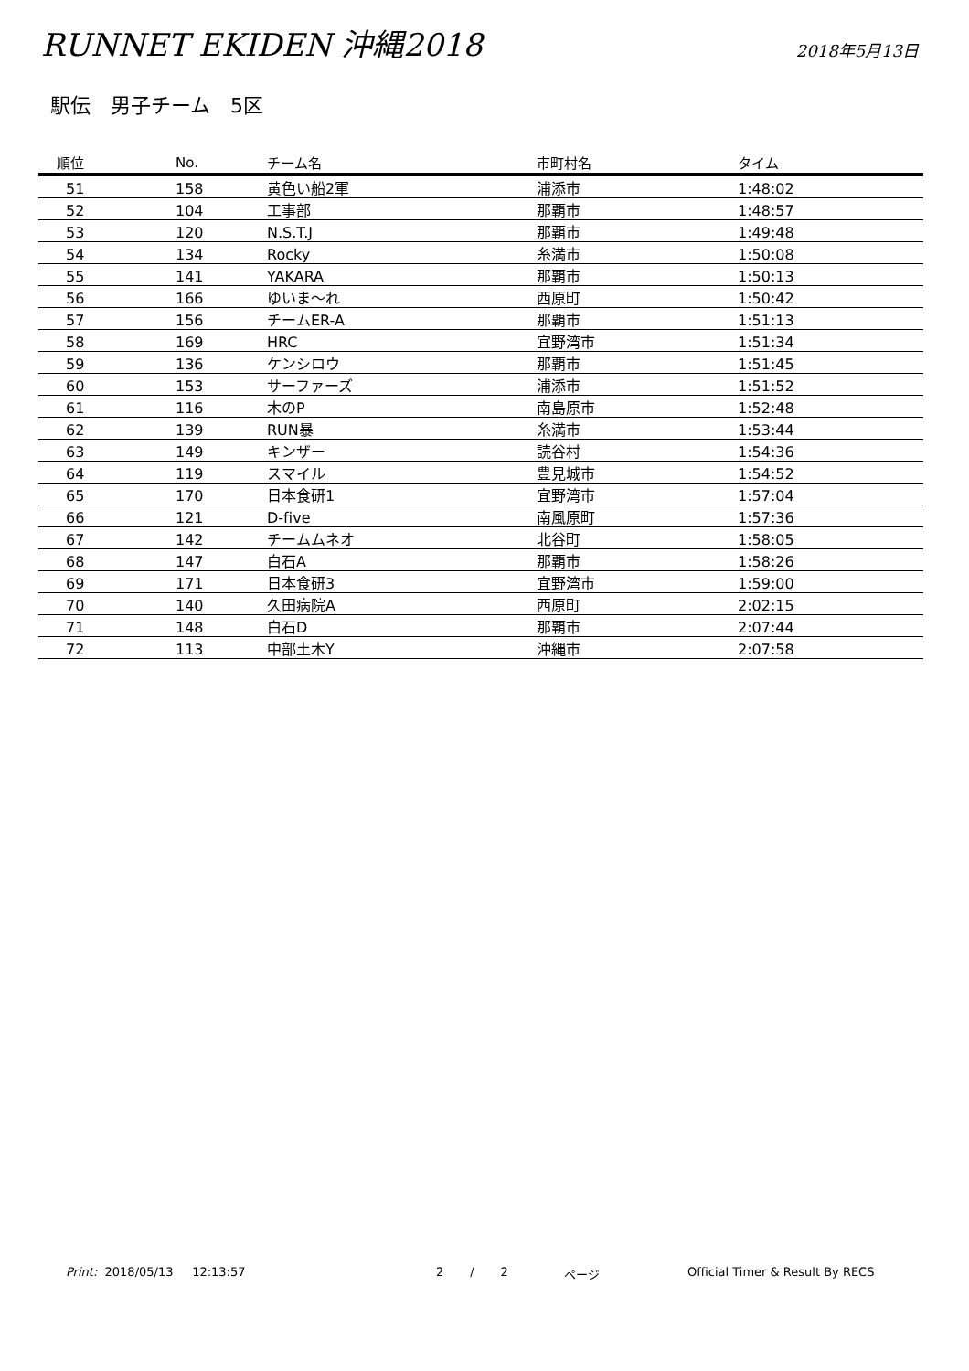RUNNET EKIDEN 沖縄2018
2018年5月13日
駅伝　男子チーム　5区
| 順位 | No. | チーム名 | 市町村名 | タイム |
| --- | --- | --- | --- | --- |
| 51 | 158 | 黄色い船2軍 | 浦添市 | 1:48:02 |
| 52 | 104 | 工事部 | 那覇市 | 1:48:57 |
| 53 | 120 | N.S.T.J | 那覇市 | 1:49:48 |
| 54 | 134 | Rocky | 糸満市 | 1:50:08 |
| 55 | 141 | YAKARA | 那覇市 | 1:50:13 |
| 56 | 166 | ゆいま～れ | 西原町 | 1:50:42 |
| 57 | 156 | チームER-A | 那覇市 | 1:51:13 |
| 58 | 169 | HRC | 宜野湾市 | 1:51:34 |
| 59 | 136 | ケンシロウ | 那覇市 | 1:51:45 |
| 60 | 153 | サーファーズ | 浦添市 | 1:51:52 |
| 61 | 116 | 木のP | 南島原市 | 1:52:48 |
| 62 | 139 | RUN暴 | 糸満市 | 1:53:44 |
| 63 | 149 | キンザー | 読谷村 | 1:54:36 |
| 64 | 119 | スマイル | 豊見城市 | 1:54:52 |
| 65 | 170 | 日本食研1 | 宜野湾市 | 1:57:04 |
| 66 | 121 | D-five | 南風原町 | 1:57:36 |
| 67 | 142 | チームムネオ | 北谷町 | 1:58:05 |
| 68 | 147 | 白石A | 那覇市 | 1:58:26 |
| 69 | 171 | 日本食研3 | 宜野湾市 | 1:59:00 |
| 70 | 140 | 久田病院A | 西原町 | 2:02:15 |
| 71 | 148 | 白石D | 那覇市 | 2:07:44 |
| 72 | 113 | 中部土木Y | 沖縄市 | 2:07:58 |
Print: 2018/05/13 12:13:57 2 / 2 ページ Official Timer & Result By RECS